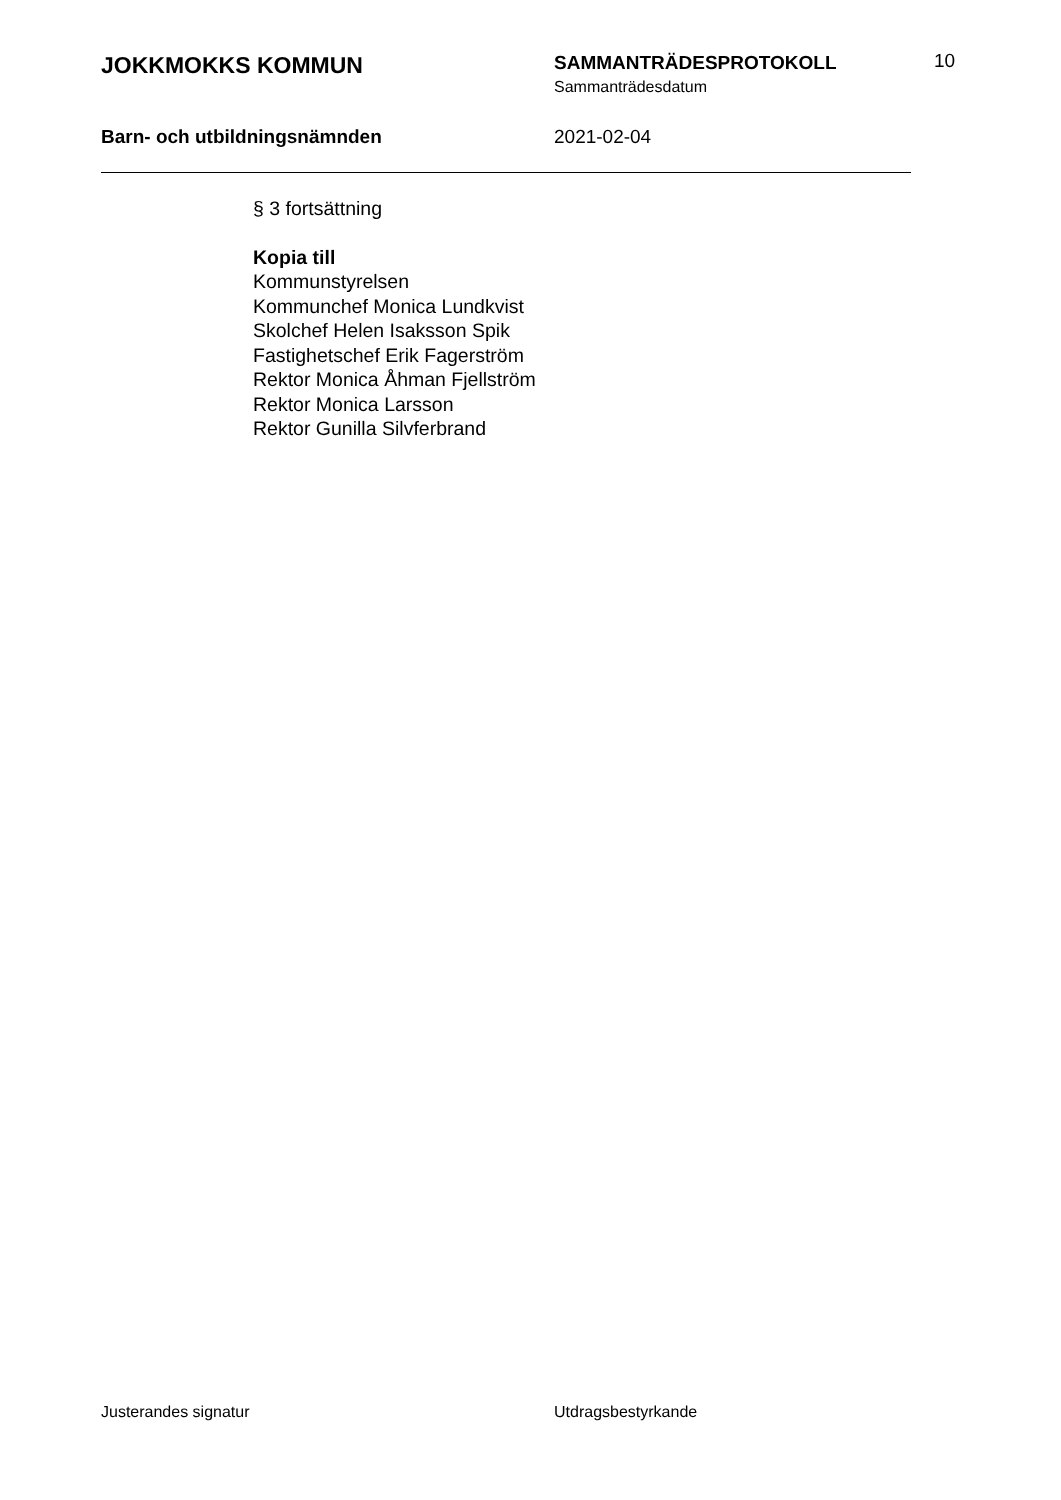JOKKMOKKS KOMMUN
SAMMANTRÄDESPROTOKOLL
Sammanträdesdatum
10
Barn- och utbildningsnämnden 2021-02-04
§ 3 fortsättning
Kopia till
Kommunstyrelsen
Kommunchef Monica Lundkvist
Skolchef Helen Isaksson Spik
Fastighetschef Erik Fagerström
Rektor Monica Åhman Fjellström
Rektor Monica Larsson
Rektor Gunilla Silvferbrand
Justerandes signatur Utdragsbestyrkande